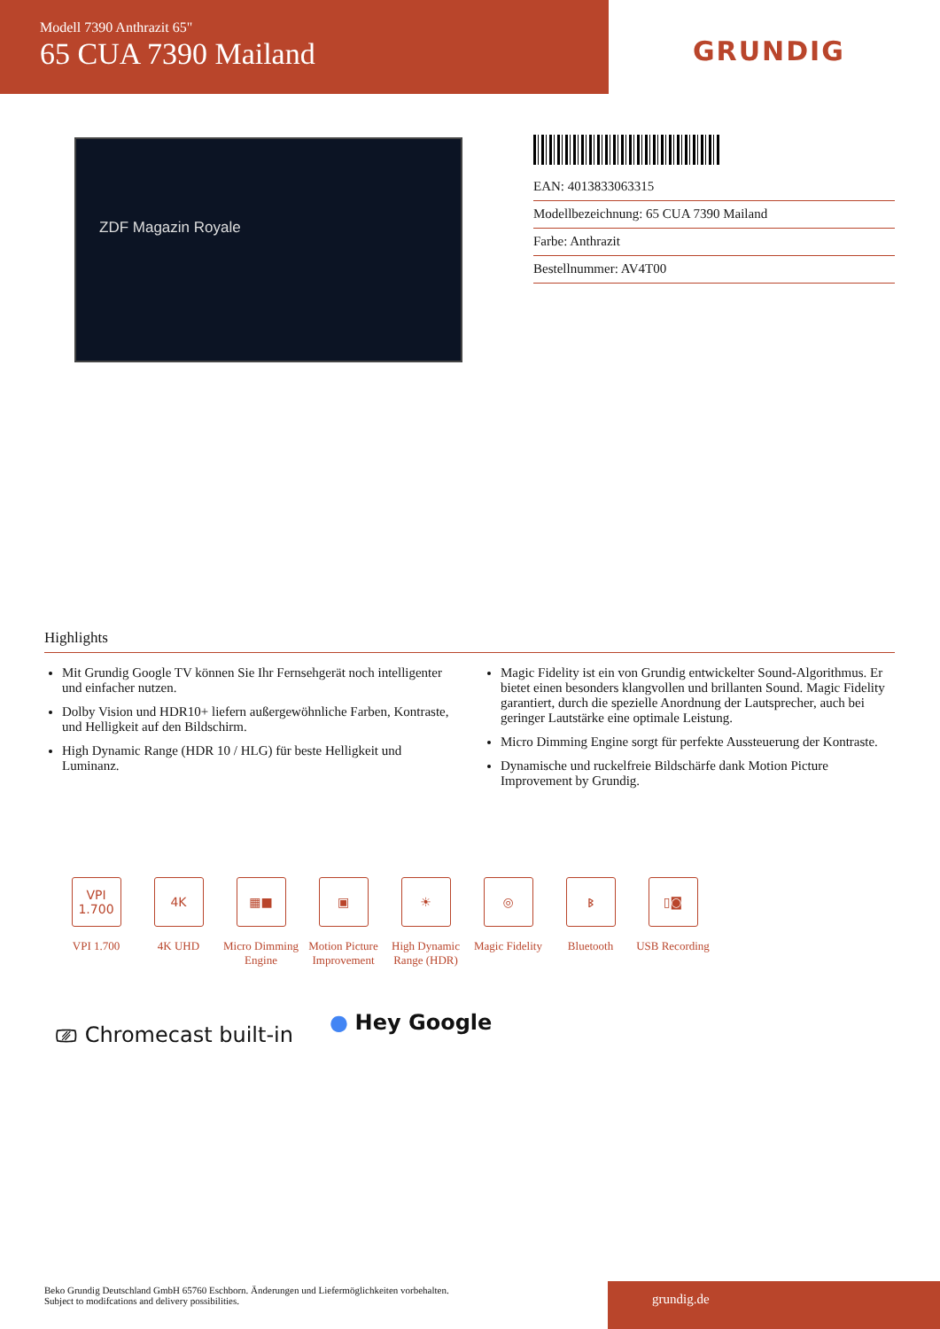Modell 7390 Anthrazit 65"
65 CUA 7390 Mailand
GRUNDIG
ZDF Magazin Royale
EAN: 4013833063315
Modellbezeichnung: 65 CUA 7390 Mailand
Farbe: Anthrazit
Bestellnummer: AV4T00
Highlights
Mit Grundig Google TV können Sie Ihr Fernsehgerät noch intelligenter und einfacher nutzen.
Dolby Vision und HDR10+ liefern außergewöhnliche Farben, Kontraste, und Helligkeit auf den Bildschirm.
High Dynamic Range (HDR 10 / HLG) für beste Helligkeit und Luminanz.
Magic Fidelity ist ein von Grundig entwickelter Sound-Algorithmus. Er bietet einen besonders klangvollen und brillanten Sound. Magic Fidelity garantiert, durch die spezielle Anordnung der Lautsprecher, auch bei geringer Lautstärke eine optimale Leistung.
Micro Dimming Engine sorgt für perfekte Aussteuerung der Kontraste.
Dynamische und ruckelfreie Bildschärfe dank Motion Picture Improvement by Grundig.
VPI
1.700
VPI 1.700
4K
4K UHD
▦■
Micro Dimming Engine
▣
Motion Picture Improvement
☀
High Dynamic Range (HDR)
◎
Magic Fidelity
ᛒ
Bluetooth
▯◙
USB Recording
⎚ Chromecast built-in ● Hey Google
Beko Grundig Deutschland GmbH 65760 Eschborn. Änderungen und Liefermöglichkeiten vorbehalten.
Subject to modifcations and delivery possibilities.
grundig.de